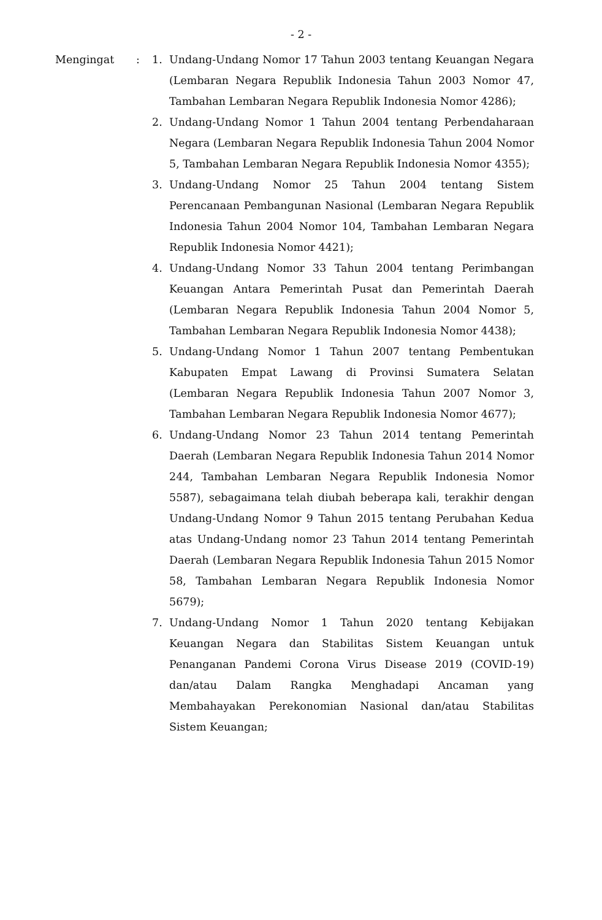- 2 -
Mengingat : 1. Undang-Undang Nomor 17 Tahun 2003 tentang Keuangan Negara (Lembaran Negara Republik Indonesia Tahun 2003 Nomor 47, Tambahan Lembaran Negara Republik Indonesia Nomor 4286);
2. Undang-Undang Nomor 1 Tahun 2004 tentang Perbendaharaan Negara (Lembaran Negara Republik Indonesia Tahun 2004 Nomor 5, Tambahan Lembaran Negara Republik Indonesia Nomor 4355);
3. Undang-Undang Nomor 25 Tahun 2004 tentang Sistem Perencanaan Pembangunan Nasional (Lembaran Negara Republik Indonesia Tahun 2004 Nomor 104, Tambahan Lembaran Negara Republik Indonesia Nomor 4421);
4. Undang-Undang Nomor 33 Tahun 2004 tentang Perimbangan Keuangan Antara Pemerintah Pusat dan Pemerintah Daerah (Lembaran Negara Republik Indonesia Tahun 2004 Nomor 5, Tambahan Lembaran Negara Republik Indonesia Nomor 4438);
5. Undang-Undang Nomor 1 Tahun 2007 tentang Pembentukan Kabupaten Empat Lawang di Provinsi Sumatera Selatan (Lembaran Negara Republik Indonesia Tahun 2007 Nomor 3, Tambahan Lembaran Negara Republik Indonesia Nomor 4677);
6. Undang-Undang Nomor 23 Tahun 2014 tentang Pemerintah Daerah (Lembaran Negara Republik Indonesia Tahun 2014 Nomor 244, Tambahan Lembaran Negara Republik Indonesia Nomor 5587), sebagaimana telah diubah beberapa kali, terakhir dengan Undang-Undang Nomor 9 Tahun 2015 tentang Perubahan Kedua atas Undang-Undang nomor 23 Tahun 2014 tentang Pemerintah Daerah (Lembaran Negara Republik Indonesia Tahun 2015 Nomor 58, Tambahan Lembaran Negara Republik Indonesia Nomor 5679);
7. Undang-Undang Nomor 1 Tahun 2020 tentang Kebijakan Keuangan Negara dan Stabilitas Sistem Keuangan untuk Penanganan Pandemi Corona Virus Disease 2019 (COVID-19) dan/atau Dalam Rangka Menghadapi Ancaman yang Membahayakan Perekonomian Nasional dan/atau Stabilitas Sistem Keuangan;